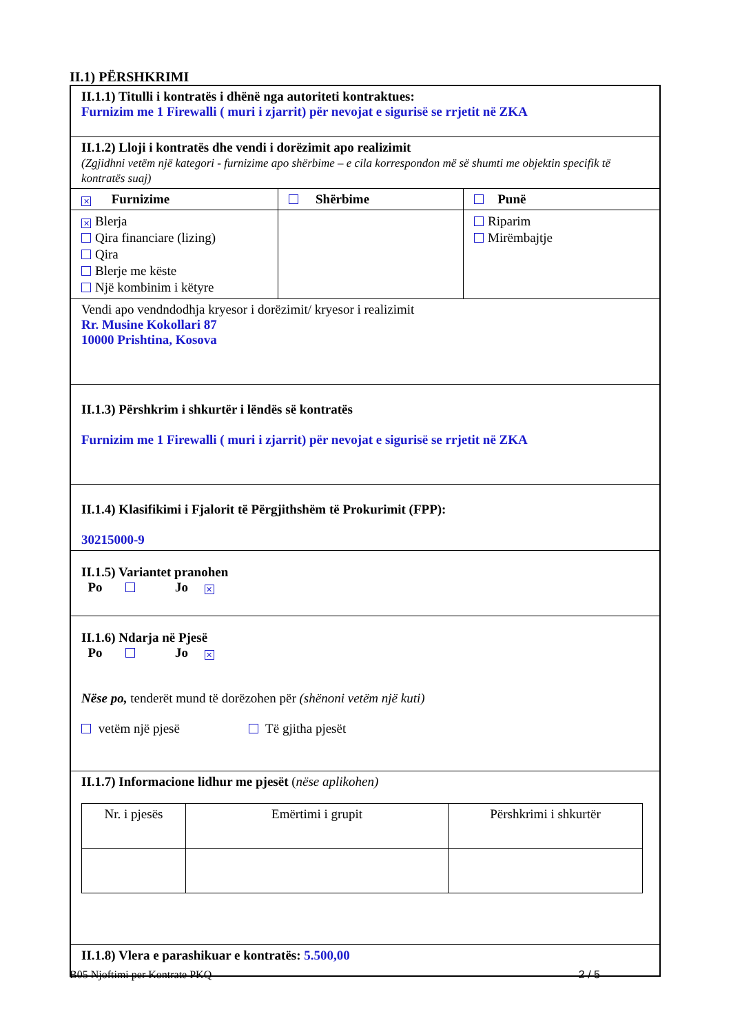II.1) PËRSHKRIMI
| II.1.1) Titulli i kontratës i dhënë nga autoriteti kontraktues: Furnizim me 1 Firewalli ( muri i zjarrit) për nevojat e sigurisë se rrjetit në ZKA | | |
| II.1.2) Lloji i kontratës dhe vendi i dorëzimit apo realizimit (Zgjidhni vetëm një kategori - furnizime apo shërbime – e cila korrespondon më së shumti me objektin specifik të kontratës suaj) | | |
| ✕ Furnizime | Shërbime | Punë |
| ✕ Blerja Qira financiare (lizing) Qira Blerje me këste Një kombinim i këtyre | | Riparim Mirëmbajtje |
| Vendi apo vendndodhja kryesor i dorëzimit/ kryesor i realizimit Rr. Musine Kokollari 87 10000 Prishtina, Kosova | | |
| II.1.3) Përshkrim i shkurtër i lëndës së kontratës Furnizim me 1 Firewalli ( muri i zjarrit) për nevojat e sigurisë se rrjetit në ZKA | | |
| II.1.4) Klasifikimi i Fjalorit të Përgjithshëm të Prokurimit (FPP): 30215000-9 | | |
| II.1.5) Variantet pranohen Po Jo ✕ | | |
| II.1.6) Ndarja në Pjesë Po Jo ✕ Nëse po, tenderët mund të dorëzohen për (shënoni vetëm një kuti) vetëm një pjesë Të gjitha pjesët | | |
| II.1.7) Informacione lidhur me pjesët ( nëse aplikohen) / Nr. i pjesës / Emërtimi i grupit / Përshkrimi i shkurtër / | | |
| II.1.8) Vlera e parashikuar e kontratës: 5.500,00 | | |
B05 Njoftimi per Kontrate PKQ 2 / 5